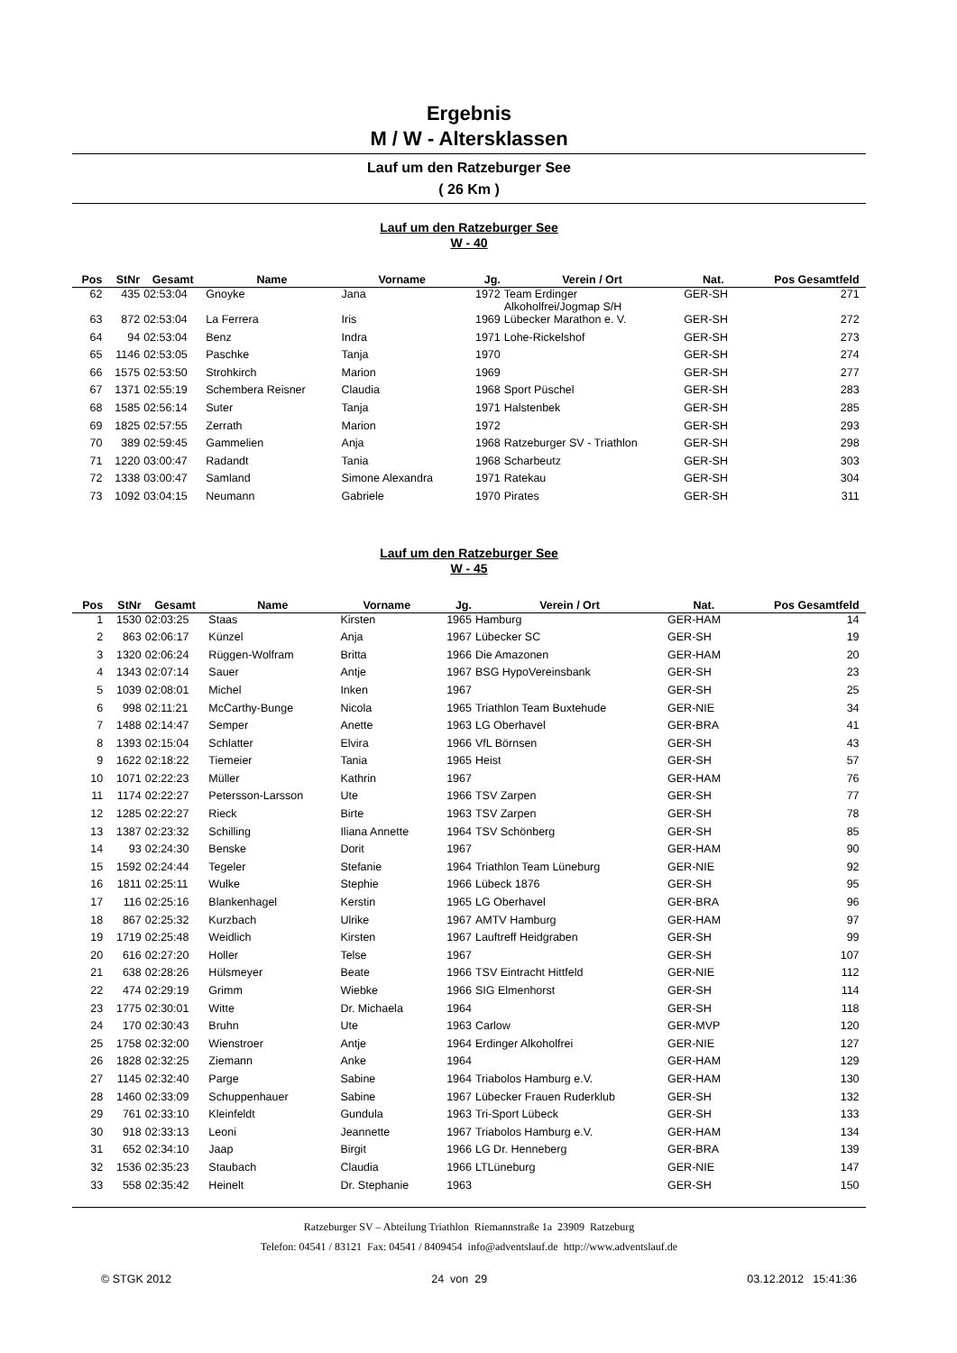Ergebnis
M / W - Altersklassen
Lauf um den Ratzeburger See
( 26 Km )
Lauf um den Ratzeburger See
W - 40
| Pos | StNr | Gesamt | Name | Vorname | Jg. | Verein / Ort | Nat. | Pos Gesamtfeld | |
| --- | --- | --- | --- | --- | --- | --- | --- | --- | --- |
| 62 | 435 | 02:53:04 | Gnoyke | Jana | 1972 | Team Erdinger Alkoholfrei/Jogmap S/H | GER-SH | 271 | |
| 63 | 872 | 02:53:04 | La Ferrera | Iris | 1969 | Lübecker Marathon e. V. | GER-SH | 272 | |
| 64 | 94 | 02:53:04 | Benz | Indra | 1971 | Lohe-Rickelshof | GER-SH | 273 | |
| 65 | 1146 | 02:53:05 | Paschke | Tanja | 1970 | | GER-SH | 274 | |
| 66 | 1575 | 02:53:50 | Strohkirch | Marion | 1969 | | GER-SH | 277 | |
| 67 | 1371 | 02:55:19 | Schembera Reisner | Claudia | 1968 | Sport Püschel | GER-SH | 283 | |
| 68 | 1585 | 02:56:14 | Suter | Tanja | 1971 | Halstenbek | GER-SH | 285 | |
| 69 | 1825 | 02:57:55 | Zerrath | Marion | 1972 | | GER-SH | 293 | |
| 70 | 389 | 02:59:45 | Gammelien | Anja | 1968 | Ratzeburger SV - Triathlon | GER-SH | 298 | |
| 71 | 1220 | 03:00:47 | Radandt | Tania | 1968 | Scharbeutz | GER-SH | 303 | |
| 72 | 1338 | 03:00:47 | Samland | Simone Alexandra | 1971 | Ratekau | GER-SH | 304 | |
| 73 | 1092 | 03:04:15 | Neumann | Gabriele | 1970 | Pirates | GER-SH | 311 | |
Lauf um den Ratzeburger See
W - 45
| Pos | StNr | Gesamt | Name | Vorname | Jg. | Verein / Ort | Nat. | Pos Gesamtfeld | |
| --- | --- | --- | --- | --- | --- | --- | --- | --- | --- |
| 1 | 1530 | 02:03:25 | Staas | Kirsten | 1965 | Hamburg | GER-HAM | 14 | |
| 2 | 863 | 02:06:17 | Künzel | Anja | 1967 | Lübecker SC | GER-SH | 19 | |
| 3 | 1320 | 02:06:24 | Rüggen-Wolfram | Britta | 1966 | Die Amazonen | GER-HAM | 20 | |
| 4 | 1343 | 02:07:14 | Sauer | Antje | 1967 | BSG HypoVereinsbank | GER-SH | 23 | |
| 5 | 1039 | 02:08:01 | Michel | Inken | 1967 | | GER-SH | 25 | |
| 6 | 998 | 02:11:21 | McCarthy-Bunge | Nicola | 1965 | Triathlon Team Buxtehude | GER-NIE | 34 | |
| 7 | 1488 | 02:14:47 | Semper | Anette | 1963 | LG Oberhavel | GER-BRA | 41 | |
| 8 | 1393 | 02:15:04 | Schlatter | Elvira | 1966 | VfL Börnsen | GER-SH | 43 | |
| 9 | 1622 | 02:18:22 | Tiemeier | Tania | 1965 | Heist | GER-SH | 57 | |
| 10 | 1071 | 02:22:23 | Müller | Kathrin | 1967 | | GER-HAM | 76 | |
| 11 | 1174 | 02:22:27 | Petersson-Larsson | Ute | 1966 | TSV Zarpen | GER-SH | 77 | |
| 12 | 1285 | 02:22:27 | Rieck | Birte | 1963 | TSV Zarpen | GER-SH | 78 | |
| 13 | 1387 | 02:23:32 | Schilling | Iliana Annette | 1964 | TSV Schönberg | GER-SH | 85 | |
| 14 | 93 | 02:24:30 | Benske | Dorit | 1967 | | GER-HAM | 90 | |
| 15 | 1592 | 02:24:44 | Tegeler | Stefanie | 1964 | Triathlon Team Lüneburg | GER-NIE | 92 | |
| 16 | 1811 | 02:25:11 | Wulke | Stephie | 1966 | Lübeck 1876 | GER-SH | 95 | |
| 17 | 116 | 02:25:16 | Blankenhagel | Kerstin | 1965 | LG Oberhavel | GER-BRA | 96 | |
| 18 | 867 | 02:25:32 | Kurzbach | Ulrike | 1967 | AMTV Hamburg | GER-HAM | 97 | |
| 19 | 1719 | 02:25:48 | Weidlich | Kirsten | 1967 | Lauftreff Heidgraben | GER-SH | 99 | |
| 20 | 616 | 02:27:20 | Holler | Telse | 1967 | | GER-SH | 107 | |
| 21 | 638 | 02:28:26 | Hülsmeyer | Beate | 1966 | TSV Eintracht Hittfeld | GER-NIE | 112 | |
| 22 | 474 | 02:29:19 | Grimm | Wiebke | 1966 | SIG Elmenhorst | GER-SH | 114 | |
| 23 | 1775 | 02:30:01 | Witte | Dr. Michaela | 1964 | | GER-SH | 118 | |
| 24 | 170 | 02:30:43 | Bruhn | Ute | 1963 | Carlow | GER-MVP | 120 | |
| 25 | 1758 | 02:32:00 | Wienstroer | Antje | 1964 | Erdinger Alkoholfrei | GER-NIE | 127 | |
| 26 | 1828 | 02:32:25 | Ziemann | Anke | 1964 | | GER-HAM | 129 | |
| 27 | 1145 | 02:32:40 | Parge | Sabine | 1964 | Triabolos Hamburg e.V. | GER-HAM | 130 | |
| 28 | 1460 | 02:33:09 | Schuppenhauer | Sabine | 1967 | Lübecker Frauen Ruderklub | GER-SH | 132 | |
| 29 | 761 | 02:33:10 | Kleinfeldt | Gundula | 1963 | Tri-Sport Lübeck | GER-SH | 133 | |
| 30 | 918 | 02:33:13 | Leoni | Jeannette | 1967 | Triabolos Hamburg e.V. | GER-HAM | 134 | |
| 31 | 652 | 02:34:10 | Jaap | Birgit | 1966 | LG Dr. Henneberg | GER-BRA | 139 | |
| 32 | 1536 | 02:35:23 | Staubach | Claudia | 1966 | LTLüneburg | GER-NIE | 147 | |
| 33 | 558 | 02:35:42 | Heinelt | Dr. Stephanie | 1963 | | GER-SH | 150 | |
Ratzeburger SV – Abteilung Triathlon Riemannstraße 1a 23909 Ratzeburg
Telefon: 04541 / 83121 Fax: 04541 / 8409454 info@adventslauf.de http://www.adventslauf.de
© STGK 2012 24 von 29 03.12.2012 15:41:36